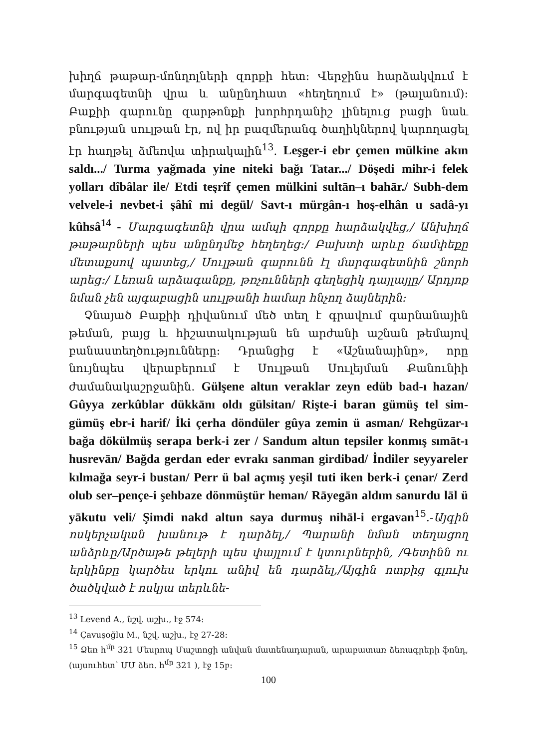խիղճ թաթար-մոնղոլների զորքի հետ: Վերջինս հարձակվում է մարգագետնի վրա և անընդհատ «հեղեղում է» (թալանում): Բաքիի գարունը զարթոնքի խորհրդանիշ լինելուց բացի նաև բնության սուլթան էր, ով իր բազմերանգ ծաղիկներով կարողացել էր հաղթել ձմեռվա տիրակալին<sup>13</sup>. Leşger-i ebr çemen mülkine akın saldı.../ Turma yağmada yine niteki bağı Tatar.../ Döşedi mihr-i felek yolları dîbâlar ile/ Etdi teşrîf çemen mülkini sultān–ı bahār./ Subh-dem velvele-i nevbet-i şâhî mi degül/ Savt-ı mürgân-ı hoş-elhân u sadâ-yı kûhsâ<sup>14</sup> - Մարգագետնի վրա ամպի զորքը հարձակվեց,/ Անխիղճ թաթարների պես անընդմեջ հեղեղեց:/ Բախտի արևը ճամփեքը մետաքսով պատեց,/ Սուլթան գարունն էլ մարգագետնին շնորհ արեց:/ Լեռան արձագանքը, թռչունների գեղեցիկ դայլայլը/ Արդյոք նման չեն այգաբացին սուլթանի համար հնչող ձայներին:
Չնայած Բաքիի դիվանում մեծ տեղ է գրավում գարնանային թեման, բայց և հիշատակության են արժանի աշնան թեմայով բանաստեղծությունները: Դրանցից է «Աշնանայինը», որը նույնպես վերաբերում է Սուլթան Սուլեյման Քանունիի ժամանակաշրջանին. Gülşene altun veraklar zeyn edüb bad-ı hazan/ Gûyya zerkûblar dükkānı oldı gülsitan/ Rişte-i baran gümüş tel sim-gümüş ebr-i harif/ İki çerha döndüler gûya zemin ü asman/ Rehgüzar-ı bağa dökülmüş serapa berk-i zer / Sandum altun tepsiler konmış sımāt-ı husrevān/ Bağda gerdan eder evrakı sanman girdibad/ İndiler seyyareler kılmağa seyr-i bustan/ Perr ü bal açmış yeşil tuti iken berk-i çenar/ Zerd olub ser–pençe-i şehbaze dönmüştür heman/ Rāyegān aldım sanurdu lāl ü yākutu veli/ Şimdi nakd altun saya durmuş nihāl-i ergavan<sup>15</sup>.-Այգին ոսկերչական խանութ է դարձել,/ Պարանի նման տեղացող անձրևը/Արծաթե թելերի պես փայլում է կտուրներին, /Գետինն ու երկինքը կարծես երկու անիվ են դարձել,/Այգին ոտքից գլուխ ծածկված է ոսկյա տերևնե-
<sup>13</sup> Levend A., նշվ. աշխ., էջ 574:
<sup>14</sup> Çavuşoğlu M., նշվ. աշխ., էջ 27-28:
<sup>15</sup> Ձեռ h<sup>մր</sup> 321 Մեսրոպ Մաշտոցի անվան մատենադարան, արաբատառ ձեռագրերի ֆոնդ, (այսուհետ՝ ՄՄ ձեռ. h<sup>մր</sup> 321 ), էջ 15բ:
100